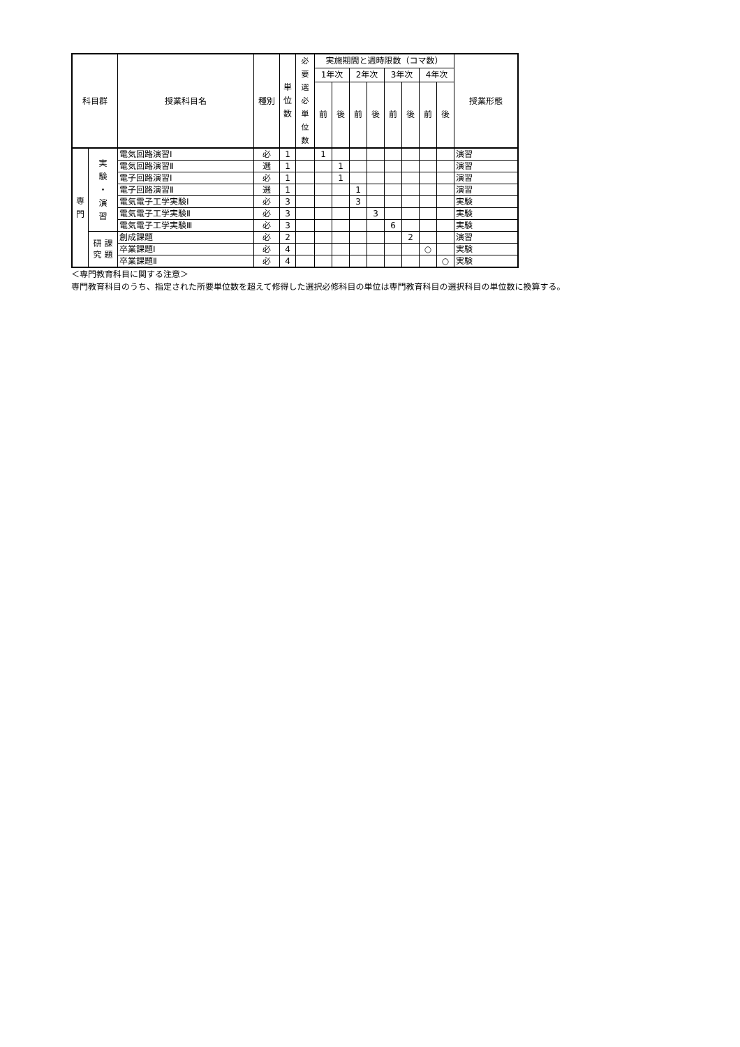| 科目群 | | 授業科目名 | 種別 | 単 位 数 | 必 要 選 必 単 位 数 | 実施期間と週時限数（コマ数） | | | | | | | | 授業形態 |
| --- | --- | --- | --- | --- | --- | --- | --- | --- | --- | --- | --- | --- | --- | --- |
| | | | | | | 1年次 | | 2年次 | | 3年次 | | 4年次 | | |
| | | | | | | 前 | 後 | 前 | 後 | 前 | 後 | 前 | 後 | |
| 専 門 | 実 験 ・ 演 習 | 電気回路演習Ⅰ | 必 | 1 | | 1 | | | | | | | | 演習 |
| | | 電気回路演習Ⅱ | 選 | 1 | | | 1 | | | | | | | 演習 |
| | | 電子回路演習Ⅰ | 必 | 1 | | | 1 | | | | | | | 演習 |
| | | 電子回路演習Ⅱ | 選 | 1 | | | | 1 | | | | | | 演習 |
| | | 電気電子工学実験Ⅰ | 必 | 3 | | | | 3 | | | | | | 実験 |
| | | 電気電子工学実験Ⅱ | 必 | 3 | | | | | 3 | | | | | 実験 |
| | | 電気電子工学実験Ⅲ | 必 | 3 | | | | | | 6 | | | | 実験 |
| | 研 課 究 題 | 創成課題 | 必 | 2 | | | | | | | 2 | | | 演習 |
| | | 卒業課題Ⅰ | 必 | 4 | | | | | | | | ○ | | 実験 |
| | | 卒業課題Ⅱ | 必 | 4 | | | | | | | | | ○ | 実験 |
＜専門教育科目に関する注意＞
専門教育科目のうち、指定された所要単位数を超えて修得した選択必修科目の単位は専門教育科目の選択科目の単位数に換算する。